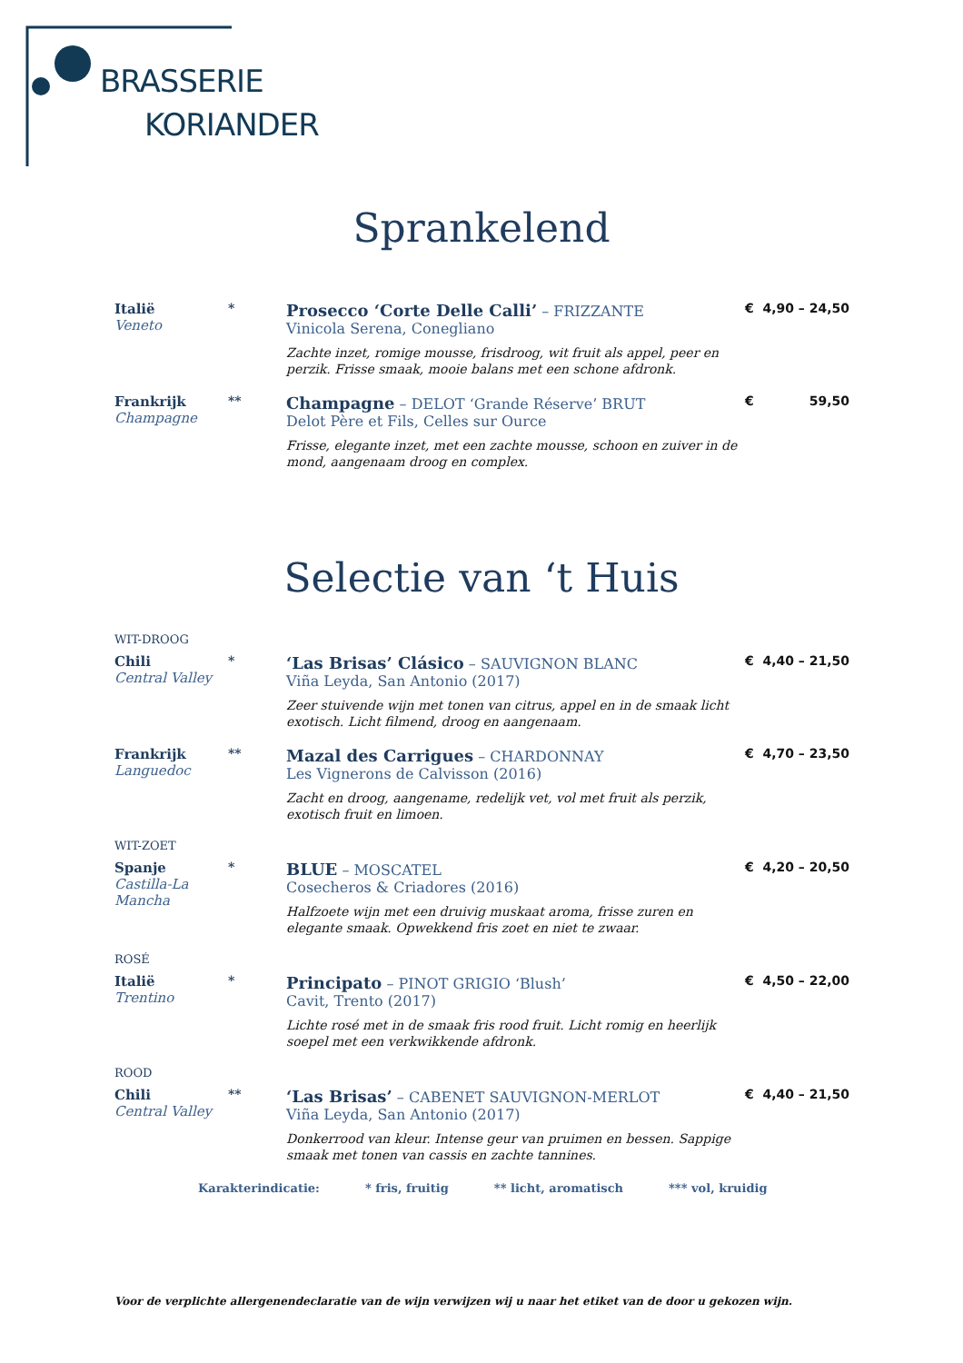BRASSERIE
KORIANDER
Sprankelend
Italië
Veneto
*
Prosecco ‘Corte Delle Calli’ – FRIZZANTE
Vinicola Serena, Conegliano
Zachte inzet, romige mousse, frisdroog, wit fruit als appel, peer en perzik. Frisse smaak, mooie balans met een schone afdronk.
€ 4,90 – 24,50
Frankrijk
Champagne
**
Champagne – DELOT ‘Grande Réserve’ BRUT
Delot Père et Fils, Celles sur Ource
Frisse, elegante inzet, met een zachte mousse, schoon en zuiver in de mond, aangenaam droog en complex.
€ 59,50
Selectie van ‘t Huis
WIT-DROOG
Chili
Central Valley
*
‘Las Brisas’ Clásico – SAUVIGNON BLANC
Viña Leyda, San Antonio (2017)
Zeer stuivende wijn met tonen van citrus, appel en in de smaak licht exotisch. Licht filmend, droog en aangenaam.
€ 4,40 – 21,50
Frankrijk
Languedoc
**
Mazal des Carrigues – CHARDONNAY
Les Vignerons de Calvisson (2016)
Zacht en droog, aangename, redelijk vet, vol met fruit als perzik, exotisch fruit en limoen.
€ 4,70 – 23,50
WIT-ZOET
Spanje
Castilla-La Mancha
*
BLUE – MOSCATEL
Cosecheros & Criadores (2016)
Halfzoete wijn met een druivig muskaat aroma, frisse zuren en elegante smaak. Opwekkend fris zoet en niet te zwaar.
€ 4,20 – 20,50
ROSÉ
Italië
Trentino
*
Principato – PINOT GRIGIO ‘Blush’
Cavit, Trento (2017)
Lichte rosé met in de smaak fris rood fruit. Licht romig en heerlijk soepel met een verkwikkende afdronk.
€ 4,50 – 22,00
ROOD
Chili
Central Valley
**
‘Las Brisas’ – CABENET SAUVIGNON-MERLOT
Viña Leyda, San Antonio (2017)
Donkerrood van kleur. Intense geur van pruimen en bessen. Sappige smaak met tonen van cassis en zachte tannines.
€ 4,40 – 21,50
Karakterindicatie: * fris, fruitig ** licht, aromatisch *** vol, kruidig
Voor de verplichte allergenendeclaratie van de wijn verwijzen wij u naar het etiket van de door u gekozen wijn.